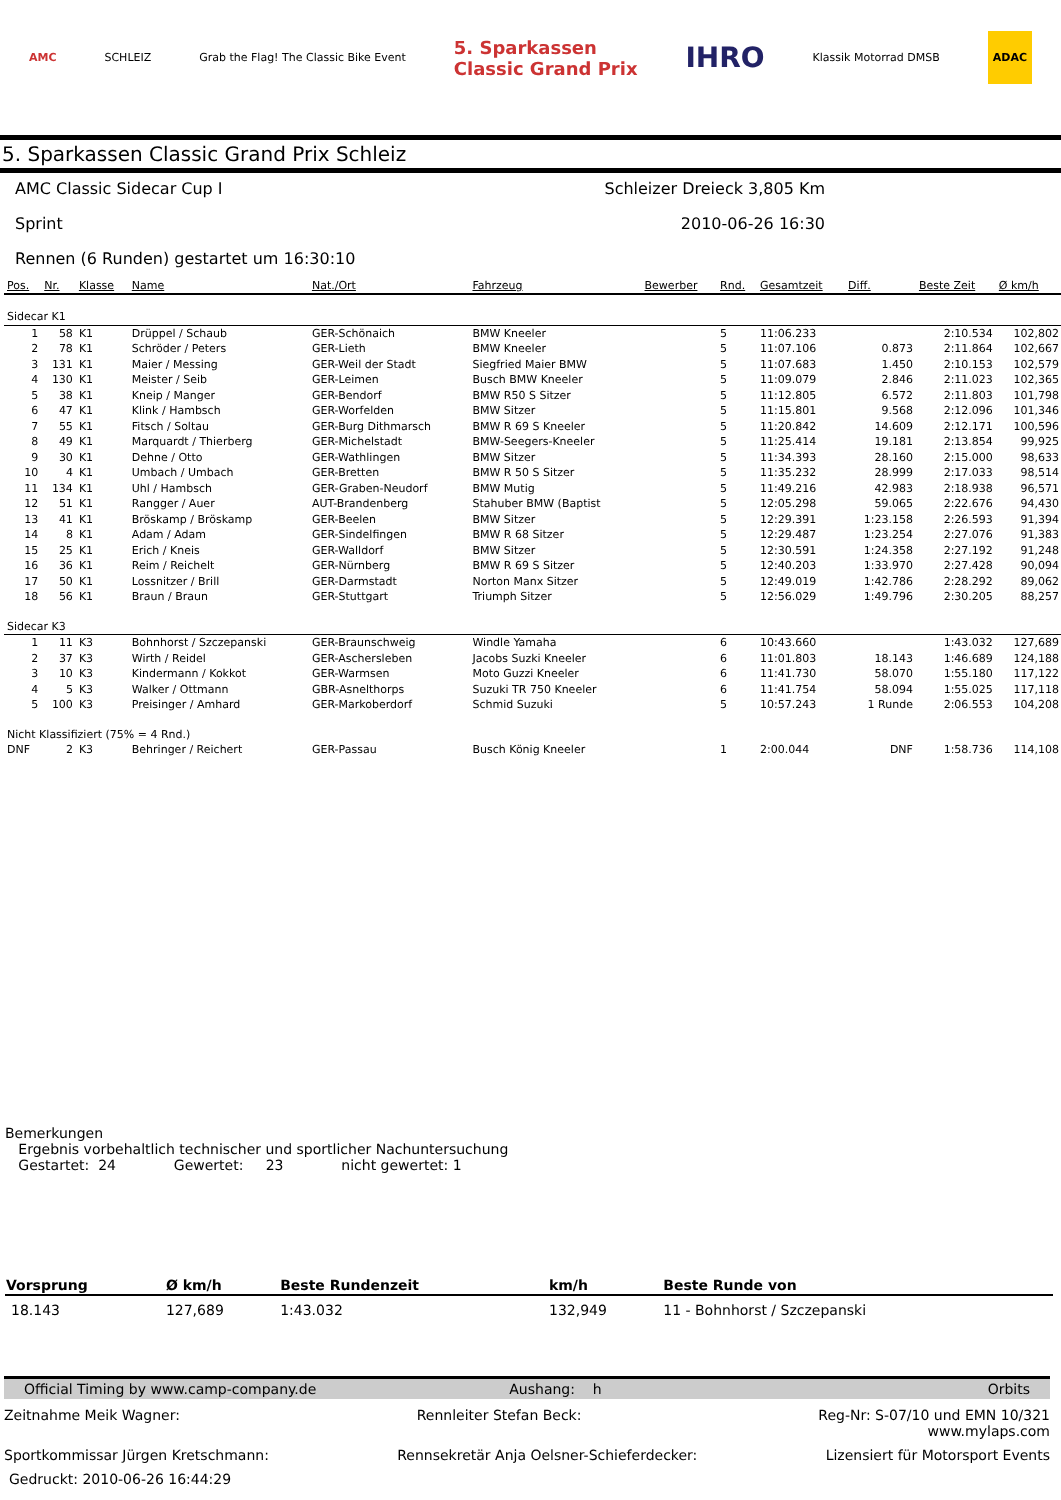AMC SCHLEIZ Grab the Flag! The Classic Bike Event 5. Sparkassen
Classic Grand Prix IHRO Klassik Motorrad DMSB ADAC
5. Sparkassen Classic Grand Prix Schleiz
AMC Classic Sidecar Cup I Schleizer Dreieck 3,805 Km
Sprint 2010-06-26 16:30
Rennen (6 Runden) gestartet um 16:30:10
| Pos. | Nr. | Klasse | Name | Nat./Ort | Fahrzeug | Bewerber | Rnd. | Gesamtzeit | Diff. | Beste Zeit | Ø km/h |
| --- | --- | --- | --- | --- | --- | --- | --- | --- | --- | --- | --- |
| Sidecar K1 | | | | | | | | | | | |
| 1 | 58 | K1 | Drüppel / Schaub | GER-Schönaich | BMW Kneeler | | 5 | 11:06.233 | | 2:10.534 | 102,802 |
| 2 | 78 | K1 | Schröder / Peters | GER-Lieth | BMW Kneeler | | 5 | 11:07.106 | 0.873 | 2:11.864 | 102,667 |
| 3 | 131 | K1 | Maier / Messing | GER-Weil der Stadt | Siegfried Maier BMW | | 5 | 11:07.683 | 1.450 | 2:10.153 | 102,579 |
| 4 | 130 | K1 | Meister / Seib | GER-Leimen | Busch BMW Kneeler | | 5 | 11:09.079 | 2.846 | 2:11.023 | 102,365 |
| 5 | 38 | K1 | Kneip / Manger | GER-Bendorf | BMW R50 S Sitzer | | 5 | 11:12.805 | 6.572 | 2:11.803 | 101,798 |
| 6 | 47 | K1 | Klink / Hambsch | GER-Worfelden | BMW Sitzer | | 5 | 11:15.801 | 9.568 | 2:12.096 | 101,346 |
| 7 | 55 | K1 | Fitsch / Soltau | GER-Burg Dithmarsch | BMW R 69 S Kneeler | | 5 | 11:20.842 | 14.609 | 2:12.171 | 100,596 |
| 8 | 49 | K1 | Marquardt / Thierberg | GER-Michelstadt | BMW-Seegers-Kneeler | | 5 | 11:25.414 | 19.181 | 2:13.854 | 99,925 |
| 9 | 30 | K1 | Dehne / Otto | GER-Wathlingen | BMW Sitzer | | 5 | 11:34.393 | 28.160 | 2:15.000 | 98,633 |
| 10 | 4 | K1 | Umbach / Umbach | GER-Bretten | BMW R 50 S Sitzer | | 5 | 11:35.232 | 28.999 | 2:17.033 | 98,514 |
| 11 | 134 | K1 | Uhl / Hambsch | GER-Graben-Neudorf | BMW Mutig | | 5 | 11:49.216 | 42.983 | 2:18.938 | 96,571 |
| 12 | 51 | K1 | Rangger / Auer | AUT-Brandenberg | Stahuber BMW (Baptist | | 5 | 12:05.298 | 59.065 | 2:22.676 | 94,430 |
| 13 | 41 | K1 | Bröskamp / Bröskamp | GER-Beelen | BMW Sitzer | | 5 | 12:29.391 | 1:23.158 | 2:26.593 | 91,394 |
| 14 | 8 | K1 | Adam / Adam | GER-Sindelfingen | BMW R 68 Sitzer | | 5 | 12:29.487 | 1:23.254 | 2:27.076 | 91,383 |
| 15 | 25 | K1 | Erich / Kneis | GER-Walldorf | BMW Sitzer | | 5 | 12:30.591 | 1:24.358 | 2:27.192 | 91,248 |
| 16 | 36 | K1 | Reim / Reichelt | GER-Nürnberg | BMW R 69 S Sitzer | | 5 | 12:40.203 | 1:33.970 | 2:27.428 | 90,094 |
| 17 | 50 | K1 | Lossnitzer / Brill | GER-Darmstadt | Norton Manx Sitzer | | 5 | 12:49.019 | 1:42.786 | 2:28.292 | 89,062 |
| 18 | 56 | K1 | Braun / Braun | GER-Stuttgart | Triumph Sitzer | | 5 | 12:56.029 | 1:49.796 | 2:30.205 | 88,257 |
| Sidecar K3 | | | | | | | | | | | |
| 1 | 11 | K3 | Bohnhorst / Szczepanski | GER-Braunschweig | Windle Yamaha | | 6 | 10:43.660 | | 1:43.032 | 127,689 |
| 2 | 37 | K3 | Wirth / Reidel | GER-Aschersleben | Jacobs Suzki Kneeler | | 6 | 11:01.803 | 18.143 | 1:46.689 | 124,188 |
| 3 | 10 | K3 | Kindermann / Kokkot | GER-Warmsen | Moto Guzzi Kneeler | | 6 | 11:41.730 | 58.070 | 1:55.180 | 117,122 |
| 4 | 5 | K3 | Walker / Ottmann | GBR-Asnelthorps | Suzuki TR 750 Kneeler | | 6 | 11:41.754 | 58.094 | 1:55.025 | 117,118 |
| 5 | 100 | K3 | Preisinger / Amhard | GER-Markoberdorf | Schmid Suzuki | | 5 | 10:57.243 | 1 Runde | 2:06.553 | 104,208 |
| Nicht Klassifiziert (75% = 4 Rnd.) | | | | | | | | | | | |
| DNF | 2 | K3 | Behringer / Reichert | GER-Passau | Busch König Kneeler | | 1 | 2:00.044 | DNF | 1:58.736 | 114,108 |
Bemerkungen
Ergebnis vorbehaltlich technischer und sportlicher Nachuntersuchung
Gestartet: 24 Gewertet: 23 nicht gewertet: 1
| Vorsprung | Ø km/h | Beste Rundenzeit | km/h | Beste Runde von |
| --- | --- | --- | --- | --- |
| 18.143 | 127,689 | 1:43.032 | 132,949 | 11 - Bohnhorst / Szczepanski |
Official Timing by www.camp-company.de Aushang: h Orbits
Zeitnahme Meik Wagner: Rennleiter Stefan Beck: Reg-Nr: S-07/10 und EMN 10/321
www.mylaps.com
Sportkommissar Jürgen Kretschmann: Rennsekretär Anja Oelsner-Schieferdecker: Lizensiert für Motorsport Events
Gedruckt: 2010-06-26 16:44:29